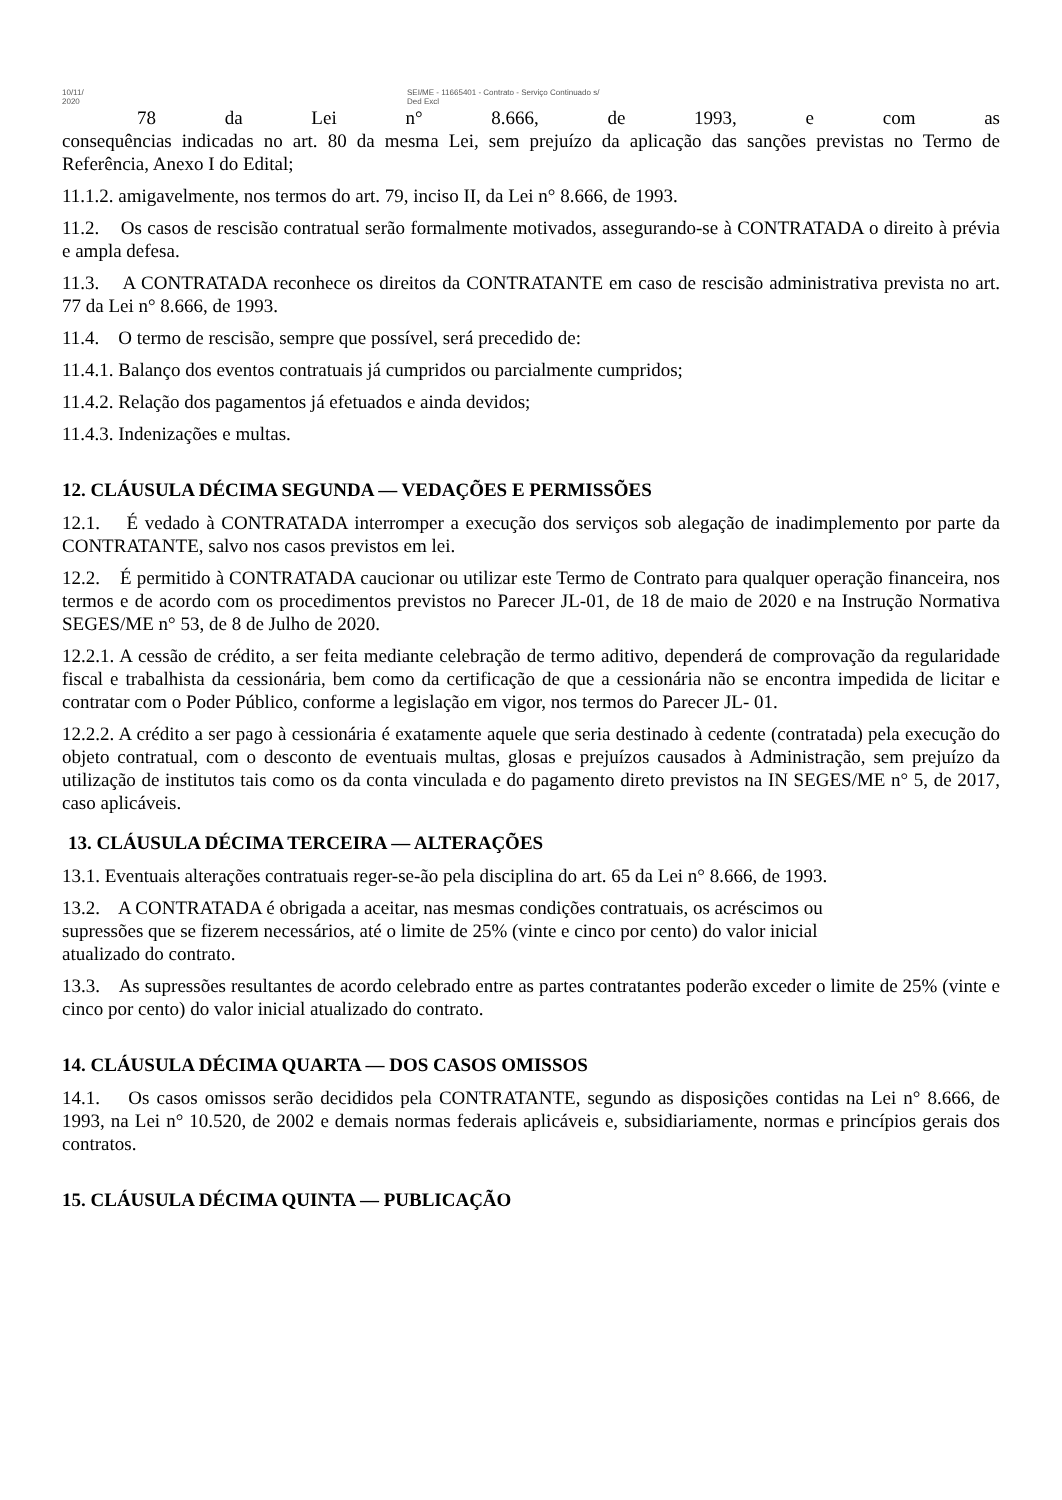10/11/
2020 SEI/ME - 11665401 - Contrato - Serviço Continuado s/
Ded Excl
78 da Lei n° 8.666, de 1993, e com as
consequências indicadas no art. 80 da mesma Lei, sem prejuízo da aplicação das sanções previstas no Termo de Referência, Anexo I do Edital;
11.1.2. amigavelmente, nos termos do art. 79, inciso II, da Lei n° 8.666, de 1993.
11.2. Os casos de rescisão contratual serão formalmente motivados, assegurando-se à CONTRATADA o direito à prévia e ampla defesa.
11.3. A CONTRATADA reconhece os direitos da CONTRATANTE em caso de rescisão administrativa prevista no art. 77 da Lei n° 8.666, de 1993.
11.4. O termo de rescisão, sempre que possível, será precedido de:
11.4.1. Balanço dos eventos contratuais já cumpridos ou parcialmente cumpridos;
11.4.2. Relação dos pagamentos já efetuados e ainda devidos;
11.4.3. Indenizações e multas.
12. CLÁUSULA DÉCIMA SEGUNDA — VEDAÇÕES E PERMISSÕES
12.1. É vedado à CONTRATADA interromper a execução dos serviços sob alegação de inadimplemento por parte da CONTRATANTE, salvo nos casos previstos em lei.
12.2. É permitido à CONTRATADA caucionar ou utilizar este Termo de Contrato para qualquer operação financeira, nos termos e de acordo com os procedimentos previstos no Parecer JL-01, de 18 de maio de 2020 e na Instrução Normativa SEGES/ME n° 53, de 8 de Julho de 2020.
12.2.1. A cessão de crédito, a ser feita mediante celebração de termo aditivo, dependerá de comprovação da regularidade fiscal e trabalhista da cessionária, bem como da certificação de que a cessionária não se encontra impedida de licitar e contratar com o Poder Público, conforme a legislação em vigor, nos termos do Parecer JL- 01.
12.2.2. A crédito a ser pago à cessionária é exatamente aquele que seria destinado à cedente (contratada) pela execução do objeto contratual, com o desconto de eventuais multas, glosas e prejuízos causados à Administração, sem prejuízo da utilização de institutos tais como os da conta vinculada e do pagamento direto previstos na IN SEGES/ME n° 5, de 2017, caso aplicáveis.
13. CLÁUSULA DÉCIMA TERCEIRA — ALTERAÇÕES
13.1. Eventuais alterações contratuais reger-se-ão pela disciplina do art. 65 da Lei n° 8.666, de 1993.
13.2. A CONTRATADA é obrigada a aceitar, nas mesmas condições contratuais, os acréscimos ou
supressões que se fizerem necessários, até o limite de 25% (vinte e cinco por cento) do valor inicial
atualizado do contrato.
13.3. As supressões resultantes de acordo celebrado entre as partes contratantes poderão exceder o limite de 25% (vinte e cinco por cento) do valor inicial atualizado do contrato.
14. CLÁUSULA DÉCIMA QUARTA — DOS CASOS OMISSOS
14.1. Os casos omissos serão decididos pela CONTRATANTE, segundo as disposições contidas na Lei n° 8.666, de 1993, na Lei n° 10.520, de 2002 e demais normas federais aplicáveis e, subsidiariamente, normas e princípios gerais dos contratos.
15. CLÁUSULA DÉCIMA QUINTA — PUBLICAÇÃO